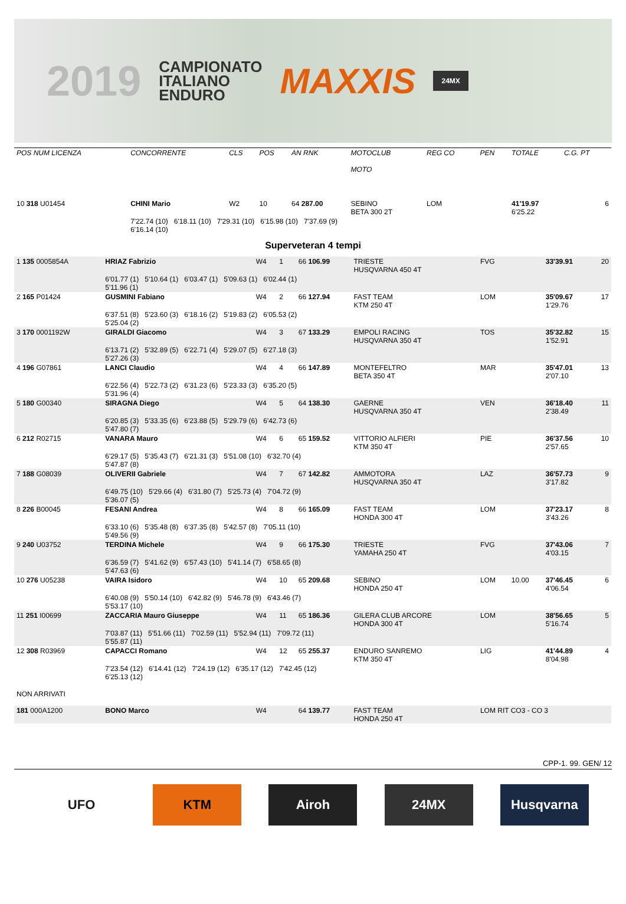2019 CAMPIONATO
ITALIANO
ENDURO MAXXIS 24MX
| POS NUM LICENZA | CONCORRENTE | CLS | POS | AN RNK | MOTOCLUB MOTO | REG CO | PEN | TOTALE | C.G. PT |
| --- | --- | --- | --- | --- | --- | --- | --- | --- | --- |
| 10 318 U01454 | CHINI Mario | W2 | 10 | 64 287.00 | SEBINO BETA 300 2T | LOM | | 41'19.97 6'25.22 | 6 |
| | 7'22.74 (10) 6'18.11 (10) 7'29.31 (10) 6'15.98 (10) 7'37.69 (9) 6'16.14 (10) | | | | | | | | |
Superveteran 4 tempi
| 1 135 0005854A | HRIAZ Fabrizio | W4 | 1 | 66 106.99 | TRIESTE HUSQVARNA 450 4T | FVG | | 33'39.91 | 20 |
| | 6'01.77 (1) 5'10.64 (1) 6'03.47 (1) 5'09.63 (1) 6'02.44 (1) 5'11.96 (1) | | | | | | | | |
| 2 165 P01424 | GUSMINI Fabiano | W4 | 2 | 66 127.94 | FAST TEAM KTM 250 4T | LOM | | 35'09.67 1'29.76 | 17 |
| | 6'37.51 (8) 5'23.60 (3) 6'18.16 (2) 5'19.83 (2) 6'05.53 (2) 5'25.04 (2) | | | | | | | | |
| 3 170 0001192W | GIRALDI Giacomo | W4 | 3 | 67 133.29 | EMPOLI RACING HUSQVARNA 350 4T | TOS | | 35'32.82 1'52.91 | 15 |
| | 6'13.71 (2) 5'32.89 (5) 6'22.71 (4) 5'29.07 (5) 6'27.18 (3) 5'27.26 (3) | | | | | | | | |
| 4 196 G07861 | LANCI Claudio | W4 | 4 | 66 147.89 | MONTEFELTRO BETA 350 4T | MAR | | 35'47.01 2'07.10 | 13 |
| | 6'22.56 (4) 5'22.73 (2) 6'31.23 (6) 5'23.33 (3) 6'35.20 (5) 5'31.96 (4) | | | | | | | | |
| 5 180 G00340 | SIRAGNA Diego | W4 | 5 | 64 138.30 | GAERNE HUSQVARNA 350 4T | VEN | | 36'18.40 2'38.49 | 11 |
| | 6'20.85 (3) 5'33.35 (6) 6'23.88 (5) 5'29.79 (6) 6'42.73 (6) 5'47.80 (7) | | | | | | | | |
| 6 212 R02715 | VANARA Mauro | W4 | 6 | 65 159.52 | VITTORIO ALFIERI KTM 350 4T | PIE | | 36'37.56 2'57.65 | 10 |
| | 6'29.17 (5) 5'35.43 (7) 6'21.31 (3) 5'51.08 (10) 6'32.70 (4) 5'47.87 (8) | | | | | | | | |
| 7 188 G08039 | OLIVERII Gabriele | W4 | 7 | 67 142.82 | AMMOTORA HUSQVARNA 350 4T | LAZ | | 36'57.73 3'17.82 | 9 |
| | 6'49.75 (10) 5'29.66 (4) 6'31.80 (7) 5'25.73 (4) 7'04.72 (9) 5'36.07 (5) | | | | | | | | |
| 8 226 B00045 | FESANI Andrea | W4 | 8 | 66 165.09 | FAST TEAM HONDA 300 4T | LOM | | 37'23.17 3'43.26 | 8 |
| | 6'33.10 (6) 5'35.48 (8) 6'37.35 (8) 5'42.57 (8) 7'05.11 (10) 5'49.56 (9) | | | | | | | | |
| 9 240 U03752 | TERDINA Michele | W4 | 9 | 66 175.30 | TRIESTE YAMAHA 250 4T | FVG | | 37'43.06 4'03.15 | 7 |
| | 6'36.59 (7) 5'41.62 (9) 6'57.43 (10) 5'41.14 (7) 6'58.65 (8) 5'47.63 (6) | | | | | | | | |
| 10 276 U05238 | VAIRA Isidoro | W4 | 10 | 65 209.68 | SEBINO HONDA 250 4T | LOM | 10.00 | 37'46.45 4'06.54 | 6 |
| | 6'40.08 (9) 5'50.14 (10) 6'42.82 (9) 5'46.78 (9) 6'43.46 (7) 5'53.17 (10) | | | | | | | | |
| 11 251 I00699 | ZACCARIA Mauro Giuseppe | W4 | 11 | 65 186.36 | GILERA CLUB ARCORE HONDA 300 4T | LOM | | 38'56.65 5'16.74 | 5 |
| | 7'03.87 (11) 5'51.66 (11) 7'02.59 (11) 5'52.94 (11) 7'09.72 (11) 5'55.87 (11) | | | | | | | | |
| 12 308 R03969 | CAPACCI Romano | W4 | 12 | 65 255.37 | ENDURO SANREMO KTM 350 4T | LIG | | 41'44.89 8'04.98 | 4 |
| | 7'23.54 (12) 6'14.41 (12) 7'24.19 (12) 6'35.17 (12) 7'42.45 (12) 6'25.13 (12) | | | | | | | | |
| NON ARRIVATI | | | | | | | | | |
| 181 000A1200 | BONO Marco | W4 | | 64 139.77 | FAST TEAM HONDA 250 4T | LOM RIT CO3 - CO 3 | | | |
CPP-1. 99. GEN/ 12
UFO KTM Airoh 24MX Husqvarna